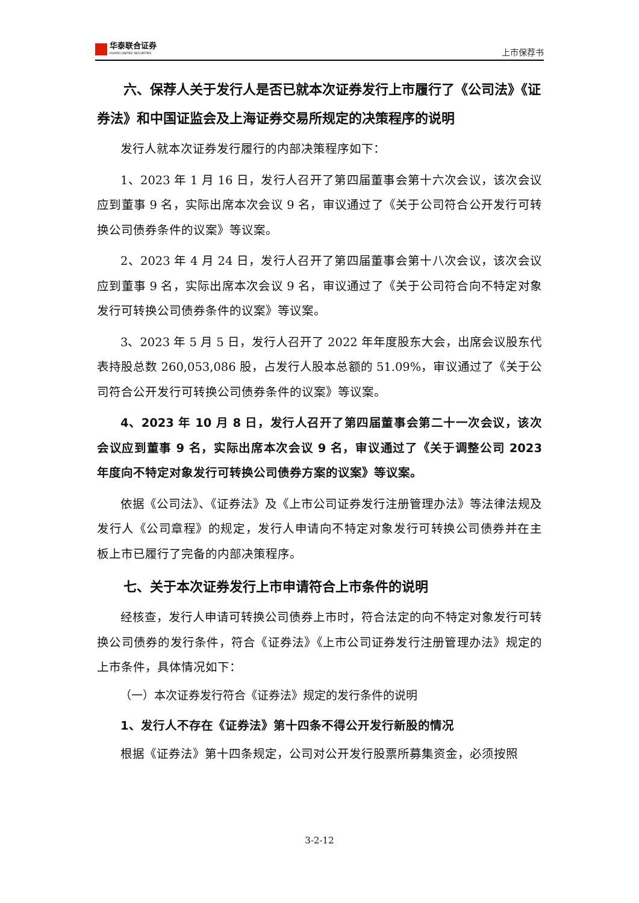华泰联合证券
HUATAI UNITED SECURITIES
上市保荐书
六、保荐人关于发行人是否已就本次证券发行上市履行了《公司法》《证券法》和中国证监会及上海证券交易所规定的决策程序的说明
发行人就本次证券发行履行的内部决策程序如下：
1、2023 年 1 月 16 日，发行人召开了第四届董事会第十六次会议，该次会议应到董事 9 名，实际出席本次会议 9 名，审议通过了《关于公司符合公开发行可转换公司债券条件的议案》等议案。
2、2023 年 4 月 24 日，发行人召开了第四届董事会第十八次会议，该次会议应到董事 9 名，实际出席本次会议 9 名，审议通过了《关于公司符合向不特定对象发行可转换公司债券条件的议案》等议案。
3、2023 年 5 月 5 日，发行人召开了 2022 年年度股东大会，出席会议股东代表持股总数 260,053,086 股，占发行人股本总额的 51.09%，审议通过了《关于公司符合公开发行可转换公司债券条件的议案》等议案。
4、2023 年 10 月 8 日，发行人召开了第四届董事会第二十一次会议，该次会议应到董事 9 名，实际出席本次会议 9 名，审议通过了《关于调整公司 2023 年度向不特定对象发行可转换公司债券方案的议案》等议案。
依据《公司法》、《证券法》及《上市公司证券发行注册管理办法》等法律法规及发行人《公司章程》的规定，发行人申请向不特定对象发行可转换公司债券并在主板上市已履行了完备的内部决策程序。
七、关于本次证券发行上市申请符合上市条件的说明
经核查，发行人申请可转换公司债券上市时，符合法定的向不特定对象发行可转换公司债券的发行条件，符合《证券法》《上市公司证券发行注册管理办法》规定的上市条件，具体情况如下：
（一）本次证券发行符合《证券法》规定的发行条件的说明
1、发行人不存在《证券法》第十四条不得公开发行新股的情况
根据《证券法》第十四条规定，公司对公开发行股票所募集资金，必须按照
3-2-12